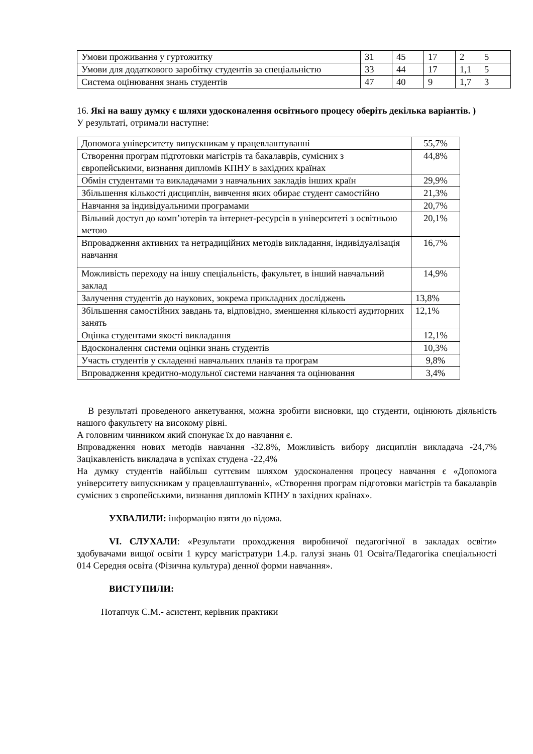| Умови проживання у гуртожитку | 31 | 45 | 17 | 2 | 5 |
| Умови для додаткового заробітку студентів за спеціальністю | 33 | 44 | 17 | 1,1 | 5 |
| Система оцінювання знань студентів | 47 | 40 | 9 | 1,7 | 3 |
16. Які на вашу думку є шляхи удосконалення освітнього процесу оберіть декілька варіантів. )
У результаті, отримали наступне:
| Допомога університету випускникам у працевлаштуванні | 55,7% |
| Створення програм підготовки магістрів та бакалаврів, сумісних з європейськими, визнання дипломів КПНУ в західних країнах | 44,8% |
| Обмін студентами та викладачами з навчальних закладів інших країн | 29,9% |
| Збільшення кількості дисциплін, вивчення яких обирає студент самостійно | 21,3% |
| Навчання за індивідуальними програмами | 20,7% |
| Вільний доступ до комп’ютерів та інтернет-ресурсів в університеті з освітньою метою | 20,1% |
| Впровадження активних та нетрадиційних методів викладання, індивідуалізація навчання | 16,7% |
| Можливість переходу на іншу спеціальність, факультет, в інший навчальний заклад | 14,9% |
| Залучення студентів до наукових, зокрема прикладних досліджень | 13,8% |
| Збільшення самостійних завдань та, відповідно, зменшення кількості аудиторних занять | 12,1% |
| Оцінка студентами якості викладання | 12,1% |
| Вдосконалення системи оцінки знань студентів | 10,3% |
| Участь студентів у складенні навчальних планів та програм | 9,8% |
| Впровадження кредитно-модульної системи навчання та оцінювання | 3,4% |
В результаті проведеного анкетування, можна зробити висновки, що студенти, оцінюють діяльність нашого факультету на високому рівні.
А головним чинником який спонукає їх до навчання є.
Впровадження нових методів навчання -32.8%, Можливість вибору дисциплін викладача -24,7% Зацікавленість викладача в успіхах студена -22,4%
На думку студентів найбільш суттєвим шляхом удосконалення процесу навчання є «Допомога університету випускникам у працевлаштуванні», «Створення програм підготовки магістрів та бакалаврів сумісних з європейськими, визнання дипломів КПНУ в західних країнах».
УХВАЛИЛИ: інформацію взяти до відома.
VI. СЛУХАЛИ: «Результати проходження виробничої педагогічної в закладах освіти» здобувачами вищої освіти 1 курсу магістратури 1.4.р. галузі знань 01 Освіта/Педагогіка спеціальності 014 Середня освіта (Фізична культура) денної форми навчання».
ВИСТУПИЛИ:
Потапчук С.М.- асистент, керівник практики